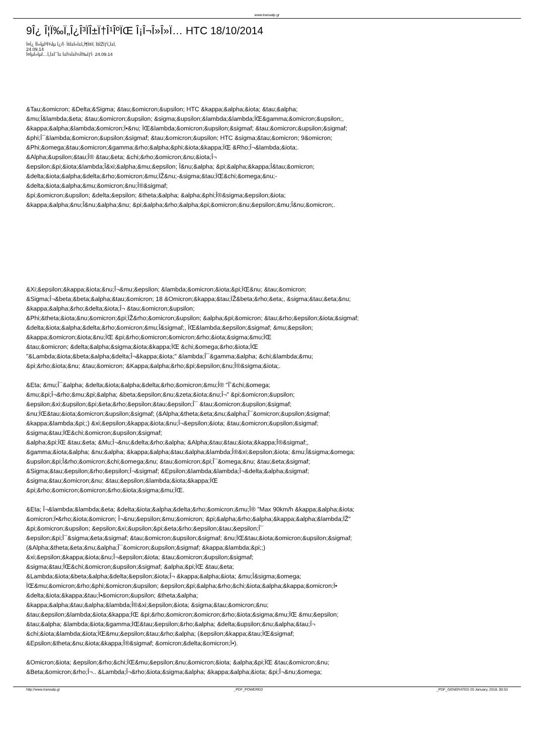www.transalp.gr
9Î¿ Î¦Ï‰Ï„Î¿Î³ÏÎ±Ï†Î¹ÎºÏŒ Î¡Î¬Î»Î»Ï… HTC 18/10/2014
Î¤Î¿ Î­Î»ÎµÎ³Î¾Îµ Î¿/Î· ÎšÎ±Î»Î±Ï„Î¶Î®Ï‚ ÎšÏŽÏƒÏ„Î±Ï‚
24.09.14
Î¤ÎµÎ»ÎµÏ…Ï„Î±Î¯Î± Î±Î½Î±Î½Î­Ï‰ÏƒÎ· 24.09.14
&Tau;&omicron; &Delta;&Sigma; &tau;&omicron;&upsilon; HTC &kappa;&alpha;&iota; &tau;&alpha;
&mu;Î­&lambda;&eta; &tau;&omicron;&upsilon; &sigma;&upsilon;&lambda;&lambda;ÏŒ&gamma;&omicron;&upsilon;,
&kappa;&alpha;&lambda;&omicron;Ï•&nu; ÏŒ&lambda;&omicron;&upsilon;&sigmaf; &tau;&omicron;&upsilon;&sigmaf;
&phi;Î¯&lambda;&omicron;&upsilon;&sigmaf; &tau;&omicron;&upsilon; HTC &sigma;&tau;&omicron; 9&omicron;
&Phi;&omega;&tau;&omicron;&gamma;&rho;&alpha;&phi;&iota;&kappa;ÏŒ &Rho;Î¬&lambda;&iota;.
&Alpha;&upsilon;&tau;Î® &tau;&eta; &chi;&rho;&omicron;&nu;&iota;Î¬
&epsilon;&pi;&iota;&lambda;Î­&xi;&alpha;&mu;&epsilon; Î­&nu;&alpha; &pi;&alpha;&kappa;Î­&tau;&omicron;
&delta;&iota;&alpha;&delta;&rho;&omicron;&mu;ÏŽ&nu;-&sigma;&tau;ÏŒ&chi;&omega;&nu;-
&delta;&iota;&alpha;&mu;&omicron;&nu;Î®&sigmaf;
&pi;&omicron;&upsilon; &delta;&epsilon; &theta;&alpha; &alpha;&phi;Î®&sigma;&epsilon;&iota;
&kappa;&alpha;&nu;Î­&nu;&alpha;&nu; &pi;&alpha;&rho;&alpha;&pi;&omicron;&nu;&epsilon;&mu;Î­&nu;&omicron;.
&Xi;&epsilon;&kappa;&iota;&nu;Î¬&mu;&epsilon; &lambda;&omicron;&iota;&pi;ÏŒ&nu; &tau;&omicron;
&Sigma;Î¬&beta;&beta;&alpha;&tau;&omicron; 18 &Omicron;&kappa;&tau;ÏŽ&beta;&rho;&eta;, &sigma;&tau;&eta;&nu;
&kappa;&alpha;&rho;&delta;&iota;Î¬ &tau;&omicron;&upsilon;
&Phi;&theta;&iota;&nu;&omicron;&pi;ÏŽ&rho;&omicron;&upsilon; &alpha;&pi;&omicron; &tau;&rho;&epsilon;&iota;&sigmaf;
&delta;&iota;&alpha;&delta;&rho;&omicron;&mu;Î­&sigmaf;, ÏŒ&lambda;&epsilon;&sigmaf; &mu;&epsilon;
&kappa;&omicron;&iota;&nu;ÏŒ &pi;&rho;&omicron;&omicron;&rho;&iota;&sigma;&mu;ÏŒ
&tau;&omicron; &delta;&alpha;&sigma;&iota;&kappa;ÏŒ &chi;&omega;&rho;&iota;ÏŒ
"&Lambda;&iota;&beta;&alpha;&delta;Î¬&kappa;&iota;" &lambda;Î¯&gamma;&alpha; &chi;&lambda;&mu;
&pi;&rho;&iota;&nu; &tau;&omicron; &Kappa;&alpha;&rho;&pi;&epsilon;&nu;Î®&sigma;&iota;.
&Eta; &mu;Î¯&alpha; &delta;&iota;&alpha;&delta;&rho;&omicron;&mu;Î® "Îˆ&chi;&omega;
&mu;&pi;Î¬&rho;&mu;&pi;&alpha; &beta;&epsilon;&nu;&zeta;&iota;&nu;Î¬" &pi;&omicron;&upsilon;
&epsilon;&xi;&upsilon;&pi;&eta;&rho;&epsilon;&tau;&epsilon;Î¯ &tau;&omicron;&upsilon;&sigmaf;
&nu;ÏŒ&tau;&iota;&omicron;&upsilon;&sigmaf; (&Alpha;&theta;&eta;&nu;&alpha;Î¯&omicron;&upsilon;&sigmaf;
&kappa;&lambda;&pi;;) &xi;&epsilon;&kappa;&iota;&nu;Î¬&epsilon;&iota; &tau;&omicron;&upsilon;&sigmaf;
&sigma;&tau;ÏŒ&chi;&omicron;&upsilon;&sigmaf;
&alpha;&pi;ÏŒ &tau;&eta; &Mu;Î¬&nu;&delta;&rho;&alpha; &Alpha;&tau;&tau;&iota;&kappa;Î®&sigmaf;,
&gamma;&iota;&alpha; &nu;&alpha; &kappa;&alpha;&tau;&alpha;&lambda;Î®&xi;&epsilon;&iota; &mu;Î­&sigma;&omega;
&upsilon;&pi;Î­&rho;&omicron;&chi;&omega;&nu; &tau;&omicron;&pi;Î¯&omega;&nu; &tau;&eta;&sigmaf;
&Sigma;&tau;&epsilon;&rho;&epsilon;Î¬&sigmaf; &Epsilon;&lambda;&lambda;Î¬&delta;&alpha;&sigmaf;
&sigma;&tau;&omicron;&nu; &tau;&epsilon;&lambda;&iota;&kappa;ÏŒ
&pi;&rho;&omicron;&omicron;&rho;&iota;&sigma;&mu;ÏŒ.
&Eta; Î¬&lambda;&lambda;&eta; &delta;&iota;&alpha;&delta;&rho;&omicron;&mu;Î® "Max 90km/h &kappa;&alpha;&iota;
&omicron;Ï•&rho;&iota;&omicron; Î¬&nu;&epsilon;&mu;&omicron; &pi;&alpha;&rho;&alpha;&kappa;&alpha;&lambda;ÏŽ"
&pi;&omicron;&upsilon; &epsilon;&xi;&upsilon;&pi;&eta;&rho;&epsilon;&tau;&epsilon;Î¯
&epsilon;&pi;Î¯&sigma;&eta;&sigmaf; &tau;&omicron;&upsilon;&sigmaf; &nu;ÏŒ&tau;&iota;&omicron;&upsilon;&sigmaf;
(&Alpha;&theta;&eta;&nu;&alpha;Î¯&omicron;&upsilon;&sigmaf; &kappa;&lambda;&pi;;)
&xi;&epsilon;&kappa;&iota;&nu;Î¬&epsilon;&iota; &tau;&omicron;&upsilon;&sigmaf;
&sigma;&tau;ÏŒ&chi;&omicron;&upsilon;&sigmaf; &alpha;&pi;ÏŒ &tau;&eta;
&Lambda;&iota;&beta;&alpha;&delta;&epsilon;&iota;Î¬ &kappa;&alpha;&iota; &mu;Î­&sigma;&omega;
ÏŒ&mu;&omicron;&rho;&phi;&omicron;&upsilon; &epsilon;&pi;&alpha;&rho;&chi;&iota;&alpha;&kappa;&omicron;Ï•
&delta;&iota;&kappa;&tau;Ï•&omicron;&upsilon; &theta;&alpha;
&kappa;&alpha;&tau;&alpha;&lambda;Î®&xi;&epsilon;&iota; &sigma;&tau;&omicron;&nu;
&tau;&epsilon;&lambda;&iota;&kappa;ÏŒ &pi;&rho;&omicron;&omicron;&rho;&iota;&sigma;&mu;ÏŒ &mu;&epsilon;
&tau;&alpha; &lambda;&iota;&gamma;ÏŒ&tau;&epsilon;&rho;&alpha; &delta;&upsilon;&nu;&alpha;&tau;Î¬
&chi;&iota;&lambda;&iota;ÏŒ&mu;&epsilon;&tau;&rho;&alpha; (&epsilon;&kappa;&tau;ÏŒ&sigmaf;
&Epsilon;&theta;&nu;&iota;&kappa;Î®&sigmaf; &omicron;&delta;&omicron;Ï•).
&Omicron;&iota; &epsilon;&rho;&chi;ÏŒ&mu;&epsilon;&nu;&omicron;&iota; &alpha;&pi;ÏŒ &tau;&omicron;&nu;
&Beta;&omicron;&rho;Î¬.. &Lambda;Î¬&rho;&iota;&sigma;&alpha; &kappa;&alpha;&iota; &pi;Î¬&nu;&omega;
http://www.transalp.gr _PDF_POWERED _PDF_GENERATED 20 January, 2018, 00:53